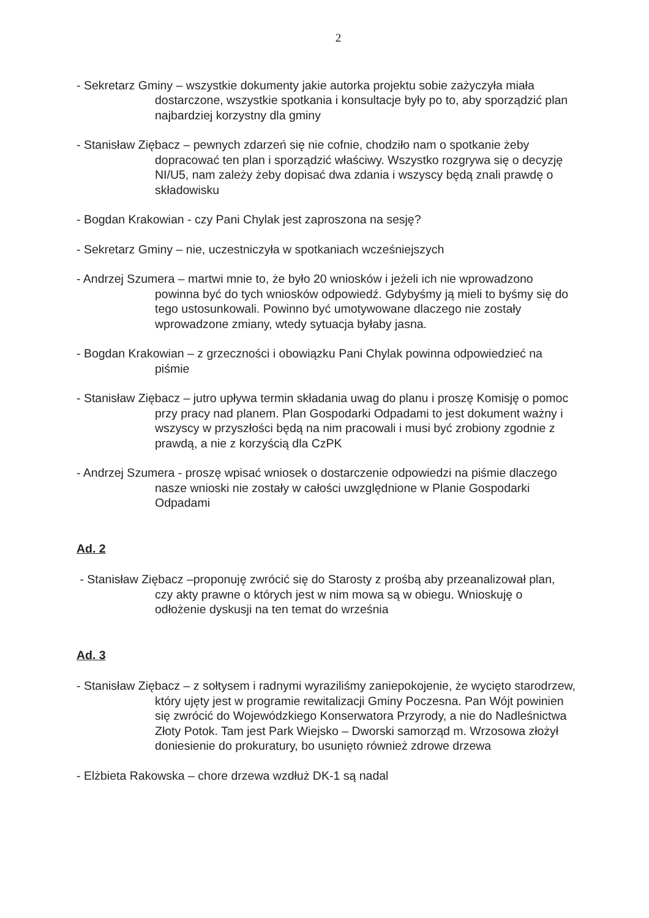2
- Sekretarz Gminy – wszystkie dokumenty jakie autorka projektu sobie zażyczyła miała dostarczone, wszystkie spotkania i konsultacje były po to, aby sporządzić plan najbardziej korzystny dla gminy
- Stanisław Ziębacz – pewnych zdarzeń się nie cofnie, chodziło nam o spotkanie żeby dopracować ten plan i sporządzić właściwy. Wszystko rozgrywa się o decyzję NI/U5, nam zależy żeby dopisać dwa zdania i wszyscy będą znali prawdę o składowisku
- Bogdan Krakowian - czy Pani Chylak jest zaproszona na sesję?
- Sekretarz Gminy – nie, uczestniczyła w spotkaniach wcześniejszych
- Andrzej Szumera – martwi mnie to, że było 20 wniosków i jeżeli ich nie wprowadzono powinna być do tych wniosków odpowiedź. Gdybyśmy ją mieli to byśmy się do tego ustosunkowali. Powinno być umotywowane dlaczego nie zostały wprowadzone zmiany, wtedy sytuacja byłaby jasna.
- Bogdan Krakowian – z grzeczności i obowiązku Pani Chylak powinna odpowiedzieć na piśmie
- Stanisław Ziębacz – jutro upływa termin składania uwag do planu i proszę Komisję o pomoc przy pracy nad planem. Plan Gospodarki Odpadami to jest dokument ważny i wszyscy w przyszłości będą na nim pracowali i musi być zrobiony zgodnie z prawdą, a nie z korzyścią dla CzPK
- Andrzej Szumera - proszę wpisać wniosek o dostarczenie odpowiedzi na piśmie dlaczego nasze wnioski nie zostały w całości uwzględnione w Planie Gospodarki Odpadami
Ad. 2
- Stanisław Ziębacz –proponuję zwrócić się do Starosty z prośbą aby przeanalizował plan, czy akty prawne o których jest w nim mowa są w obiegu. Wnioskuję o odłożenie dyskusji na ten temat do września
Ad. 3
- Stanisław Ziębacz – z sołtysem i radnymi wyraziliśmy zaniepokojenie, że wycięto starodrzew, który ujęty jest w programie rewitalizacji Gminy Poczesna. Pan Wójt powinien się zwrócić do Wojewódzkiego Konserwatora Przyrody, a nie do Nadleśnictwa Złoty Potok. Tam jest Park Wiejsko – Dworski samorząd m. Wrzosowa złożył doniesienie do prokuratury, bo usunięto również zdrowe drzewa
- Elżbieta Rakowska – chore drzewa wzdłuż DK-1 są nadal